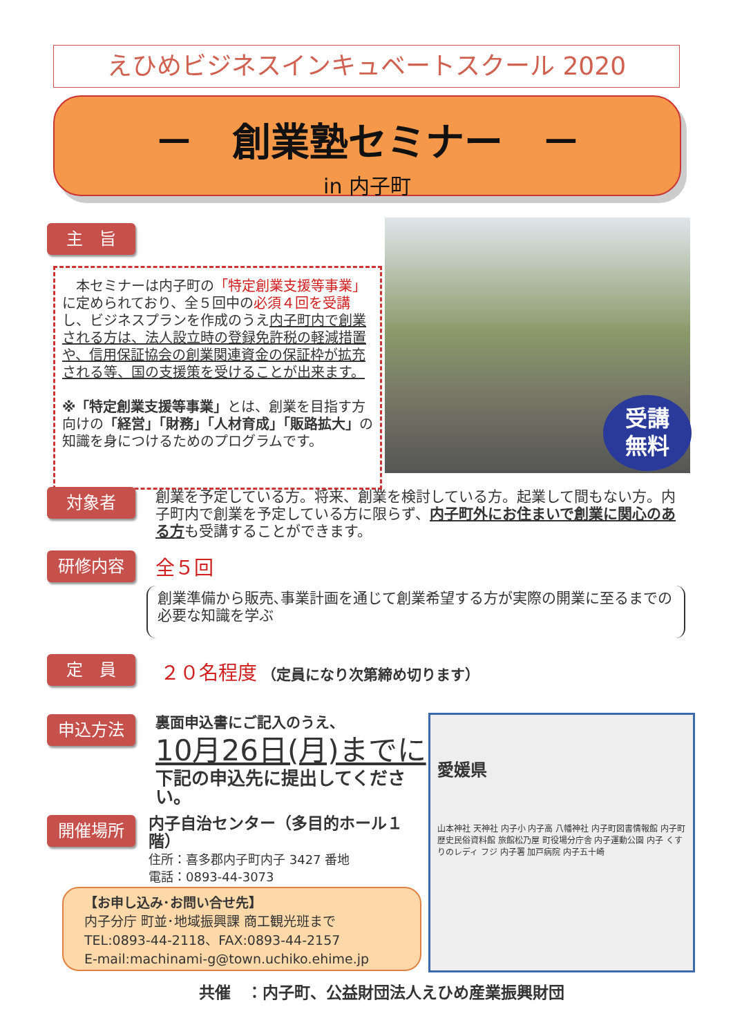えひめビジネスインキュベートスクール 2020
－　創業塾セミナー　－
in 内子町
主　旨
　本セミナーは内子町の「特定創業支援等事業」に定められており、全５回中の必須４回を受講し、ビジネスプランを作成のうえ内子町内で創業される方は、法人設立時の登録免許税の軽減措置や、信用保証協会の創業関連資金の保証枠が拡充される等、国の支援策を受けることが出来ます。
※「特定創業支援等事業」とは、創業を目指す方向けの「経営」「財務」「人材育成」「販路拡大」の知識を身につけるためのプログラムです。
受講
無料
対象者
創業を予定している方。将来、創業を検討している方。起業して間もない方。内子町内で創業を予定している方に限らず、内子町外にお住まいで創業に関心のある方も受講することができます。
研修内容 全５回
創業準備から販売､事業計画を通じて創業希望する方が実際の開業に至るまでの必要な知識を学ぶ
定　員
２０名程度 （定員になり次第締め切ります）
申込方法
裏面申込書にご記入のうえ、
10月26日(月)までに
下記の申込先に提出してください。
開催場所
内子自治センター（多目的ホール１階）
住所：喜多郡内子町内子 3427 番地
電話：0893-44-3073
愛媛県
山本神社 天神社 内子小 内子高 八幡神社 内子町図書情報館 内子町歴史民俗資料館 旅館松乃屋 町役場分庁舎 内子運動公園 内子 くすりのレディ フジ 内子署 加戸病院 内子五十崎
【お申し込み･お問い合せ先】
内子分庁 町並･地域振興課 商工観光班まで
TEL:0893-44-2118、FAX:0893-44-2157
E-mail:machinami-g@town.uchiko.ehime.jp
共催　：内子町、公益財団法人えひめ産業振興財団